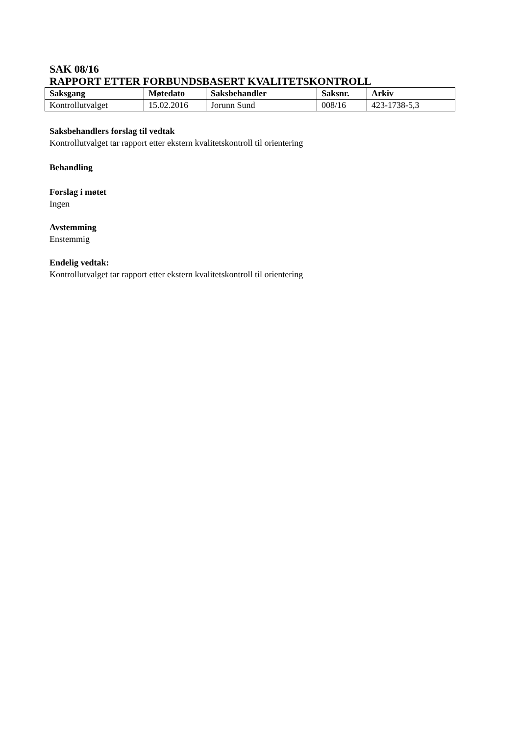SAK 08/16
RAPPORT ETTER FORBUNDSBASERT KVALITETSKONTROLL
| Saksgang | Møtedato | Saksbehandler | Saksnr. | Arkiv |
| --- | --- | --- | --- | --- |
| Kontrollutvalget | 15.02.2016 | Jorunn Sund | 008/16 | 423-1738-5,3 |
Saksbehandlers forslag til vedtak
Kontrollutvalget tar rapport etter ekstern kvalitetskontroll til orientering
Behandling
Forslag i møtet
Ingen
Avstemming
Enstemmig
Endelig vedtak:
Kontrollutvalget tar rapport etter ekstern kvalitetskontroll til orientering